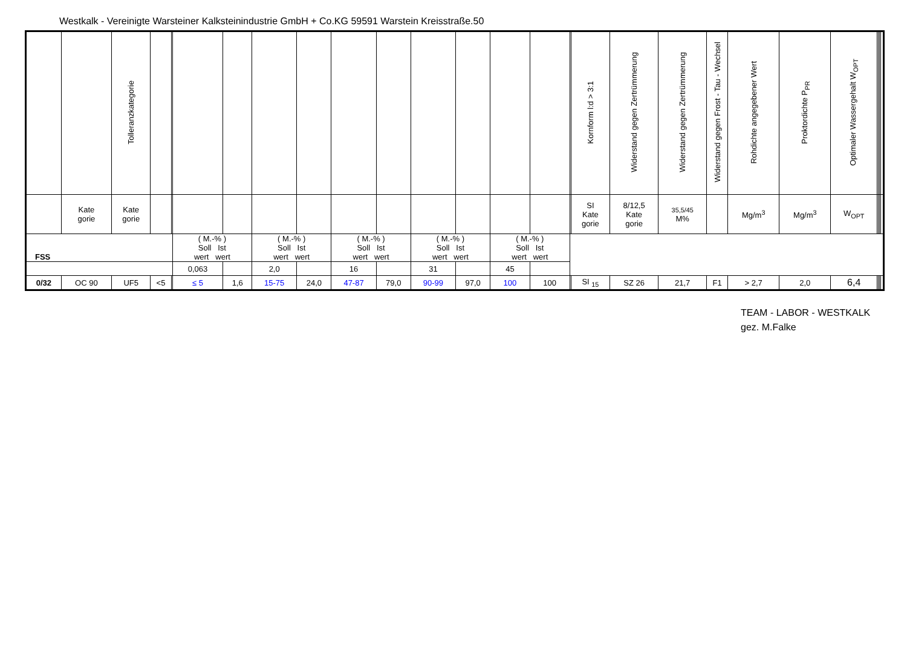Westkalk - Vereinigte Warsteiner Kalksteinindustrie GmbH + Co.KG 59591 Warstein Kreisstraße.50
| | | Tolleranzkategorie | | | | | | | | | | | | | | Kornform l:d > 3:1 | Widerstand gegen Zertrümmerung | Widerstand gegen Zertrümmerung | Widerstand gegen Frost - Tau - Wechsel | Rohdichte angegebener Wert | Proktordichte P<sub>PR</sub> | Optimaler Wassergehalt W<sub>OPT</sub> | | | | |
| | Kate gorie | Kate gorie | | | | | | | | | | | | | | SI Kate gorie | 8/12,5 Kate gorie | 35,5/45 M% | | Mg/m<sup>3</sup> | Mg/m<sup>3</sup> | W<sub>OPT</sub> | | | | |
| FSS | | | | | ( M.-% ) Soll Ist wert wert | | ( M.-% ) Soll Ist wert wert | | ( M.-% ) Soll Ist wert wert | | ( M.-% ) Soll Ist wert wert | | ( M.-% ) Soll Ist wert wert | | | | | | | | | | | | | |
| | | | | | 0,063 | | 2,0 | | 16 | | 31 | | 45 | | | | | | | | | | | | | |
| 0/32 | OC 90 | UF5 | <5 | | ≤ 5 | 1,6 | 15-75 | 24,0 | 47-87 | 79,0 | 90-99 | 97,0 | 100 | 100 | | SI <sub>15</sub> | SZ 26 | 21,7 | F1 | > 2,7 | 2,0 | 6,4 | | | | |
TEAM - LABOR - WESTKALK
gez. M.Falke